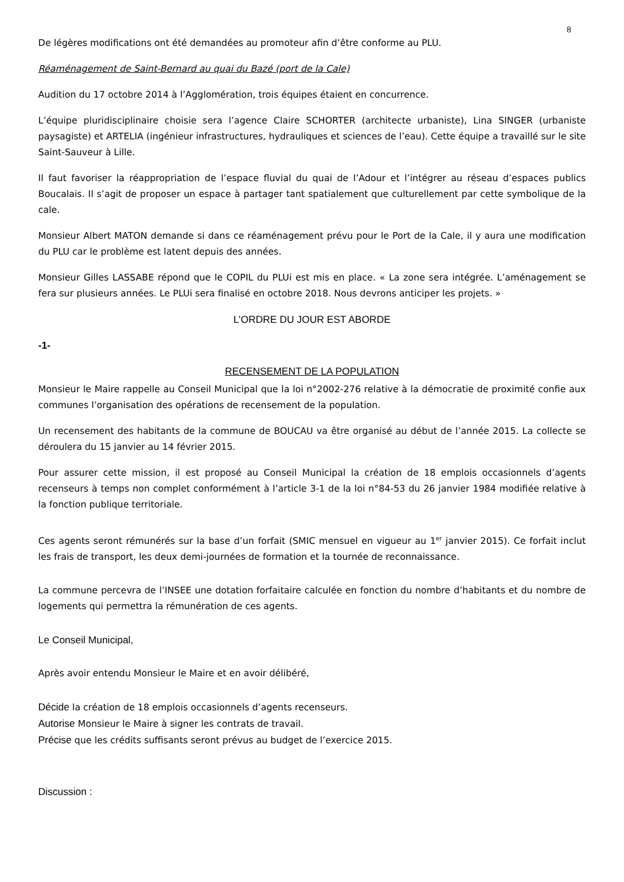8
De légères modifications ont été demandées au promoteur afin d’être conforme au PLU.
Réaménagement de Saint-Bernard au quai du Bazé (port de la Cale)
Audition du 17 octobre 2014 à l’Agglomération, trois équipes étaient en concurrence.
L’équipe pluridisciplinaire choisie sera l’agence Claire SCHORTER (architecte urbaniste), Lina SINGER (urbaniste paysagiste) et ARTELIA (ingénieur infrastructures, hydrauliques et sciences de l’eau). Cette équipe a travaillé sur le site Saint-Sauveur à Lille.
Il faut favoriser la réappropriation de l’espace fluvial du quai de l’Adour et l’intégrer au réseau d’espaces publics Boucalais. Il s’agit de proposer un espace à partager tant spatialement que culturellement par cette symbolique de la cale.
Monsieur Albert MATON demande si dans ce réaménagement prévu pour le Port de la Cale, il y aura une modification du PLU car le problème est latent depuis des années.
Monsieur Gilles LASSABE répond que le COPIL du PLUi est mis en place. « La zone sera intégrée. L’aménagement se fera sur plusieurs années. Le PLUi sera finalisé en octobre 2018. Nous devrons anticiper les projets. »
L’ORDRE DU JOUR EST ABORDE
-1-
RECENSEMENT DE LA POPULATION
Monsieur le Maire rappelle au Conseil Municipal que la loi n°2002-276 relative à la démocratie de proximité confie aux communes l’organisation des opérations de recensement de la population.
Un recensement des habitants de la commune de BOUCAU va être organisé au début de l’année 2015. La collecte se déroulera du 15 janvier au 14 février 2015.
Pour assurer cette mission, il est proposé au Conseil Municipal la création de 18 emplois occasionnels d’agents recenseurs à temps non complet conformément à l’article 3-1 de la loi n°84-53 du 26 janvier 1984 modifiée relative à la fonction publique territoriale.
Ces agents seront rémunérés sur la base d’un forfait (SMIC mensuel en vigueur au 1<sup>er</sup> janvier 2015). Ce forfait inclut les frais de transport, les deux demi-journées de formation et la tournée de reconnaissance.
La commune percevra de l’INSEE une dotation forfaitaire calculée en fonction du nombre d’habitants et du nombre de logements qui permettra la rémunération de ces agents.
Le Conseil Municipal,
Après avoir entendu Monsieur le Maire et en avoir délibéré,
Décide la création de 18 emplois occasionnels d’agents recenseurs.
Autorise Monsieur le Maire à signer les contrats de travail.
Précise que les crédits suffisants seront prévus au budget de l’exercice 2015.
Discussion :